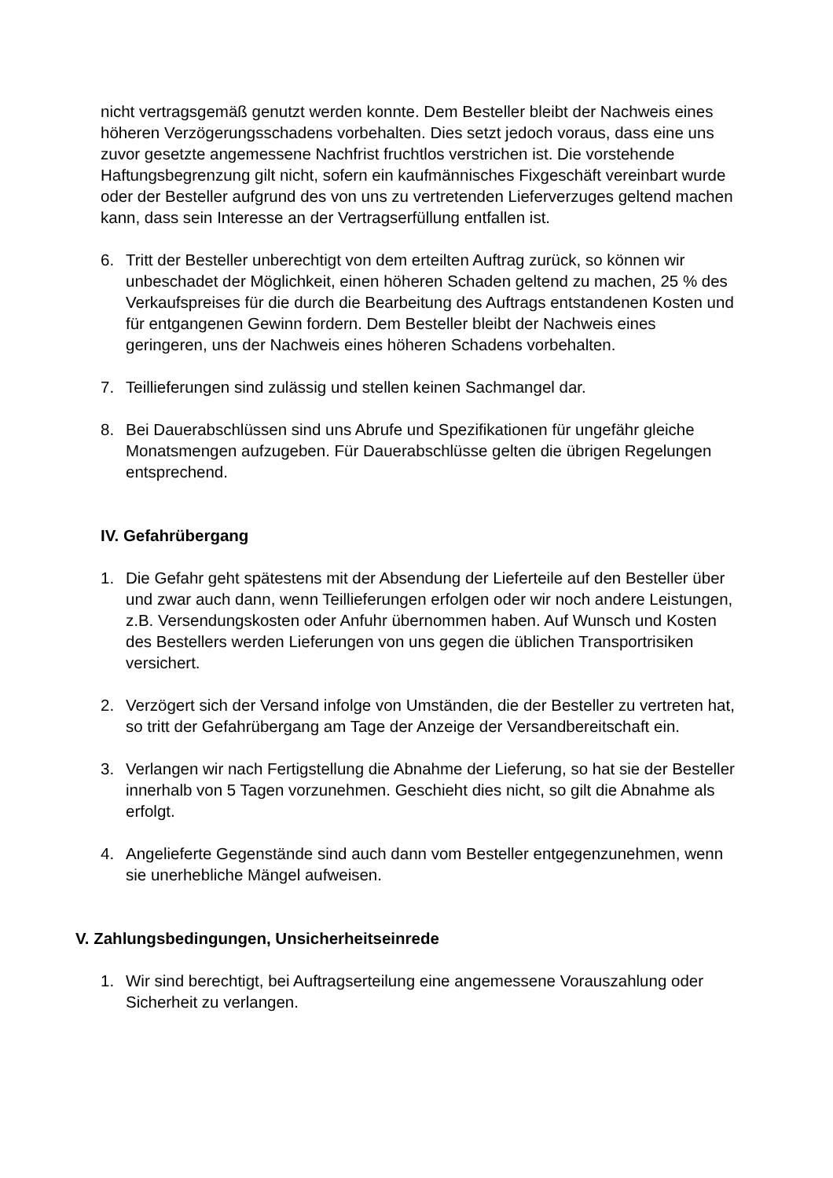nicht vertragsgemäß genutzt werden konnte. Dem Besteller bleibt der Nachweis eines höheren Verzögerungsschadens vorbehalten. Dies setzt jedoch voraus, dass eine uns zuvor gesetzte angemessene Nachfrist fruchtlos verstrichen ist. Die vorstehende Haftungsbegrenzung gilt nicht, sofern ein kaufmännisches Fixgeschäft vereinbart wurde oder der Besteller aufgrund des von uns zu vertretenden Lieferverzuges geltend machen kann, dass sein Interesse an der Vertragserfüllung entfallen ist.
6. Tritt der Besteller unberechtigt von dem erteilten Auftrag zurück, so können wir unbeschadet der Möglichkeit, einen höheren Schaden geltend zu machen, 25 % des Verkaufspreises für die durch die Bearbeitung des Auftrags entstandenen Kosten und für entgangenen Gewinn fordern. Dem Besteller bleibt der Nachweis eines geringeren, uns der Nachweis eines höheren Schadens vorbehalten.
7. Teillieferungen sind zulässig und stellen keinen Sachmangel dar.
8. Bei Dauerabschlüssen sind uns Abrufe und Spezifikationen für ungefähr gleiche Monatsmengen aufzugeben. Für Dauerabschlüsse gelten die übrigen Regelungen entsprechend.
IV. Gefahrübergang
1. Die Gefahr geht spätestens mit der Absendung der Lieferteile auf den Besteller über und zwar auch dann, wenn Teillieferungen erfolgen oder wir noch andere Leistungen, z.B. Versendungskosten oder Anfuhr übernommen haben. Auf Wunsch und Kosten des Bestellers werden Lieferungen von uns gegen die üblichen Transportrisiken versichert.
2. Verzögert sich der Versand infolge von Umständen, die der Besteller zu vertreten hat, so tritt der Gefahrübergang am Tage der Anzeige der Versandbereitschaft ein.
3. Verlangen wir nach Fertigstellung die Abnahme der Lieferung, so hat sie der Besteller innerhalb von 5 Tagen vorzunehmen. Geschieht dies nicht, so gilt die Abnahme als erfolgt.
4. Angelieferte Gegenstände sind auch dann vom Besteller entgegenzunehmen, wenn sie unerhebliche Mängel aufweisen.
V. Zahlungsbedingungen, Unsicherheitseinrede
1. Wir sind berechtigt, bei Auftragserteilung eine angemessene Vorauszahlung oder Sicherheit zu verlangen.